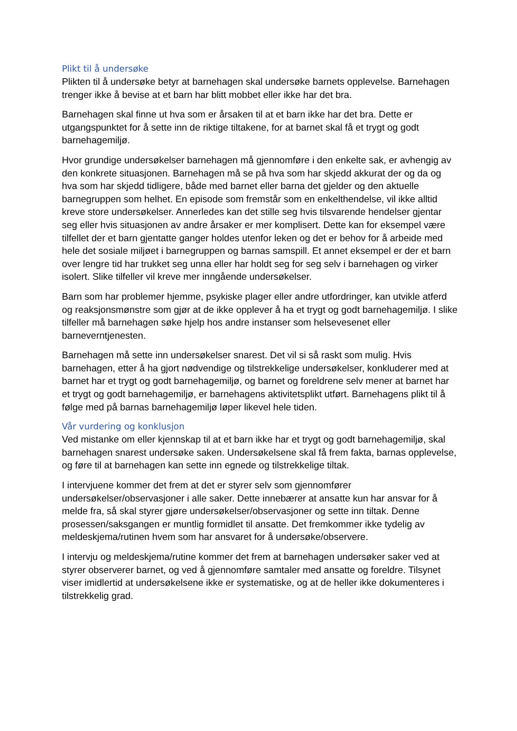Plikt til å undersøke
Plikten til å undersøke betyr at barnehagen skal undersøke barnets opplevelse. Barnehagen trenger ikke å bevise at et barn har blitt mobbet eller ikke har det bra.
Barnehagen skal finne ut hva som er årsaken til at et barn ikke har det bra. Dette er utgangspunktet for å sette inn de riktige tiltakene, for at barnet skal få et trygt og godt barnehagemiljø.
Hvor grundige undersøkelser barnehagen må gjennomføre i den enkelte sak, er avhengig av den konkrete situasjonen. Barnehagen må se på hva som har skjedd akkurat der og da og hva som har skjedd tidligere, både med barnet eller barna det gjelder og den aktuelle barnegruppen som helhet. En episode som fremstår som en enkelthendelse, vil ikke alltid kreve store undersøkelser. Annerledes kan det stille seg hvis tilsvarende hendelser gjentar seg eller hvis situasjonen av andre årsaker er mer komplisert. Dette kan for eksempel være tilfellet der et barn gjentatte ganger holdes utenfor leken og det er behov for å arbeide med hele det sosiale miljøet i barnegruppen og barnas samspill. Et annet eksempel er der et barn over lengre tid har trukket seg unna eller har holdt seg for seg selv i barnehagen og virker isolert. Slike tilfeller vil kreve mer inngående undersøkelser.
Barn som har problemer hjemme, psykiske plager eller andre utfordringer, kan utvikle atferd og reaksjonsmønstre som gjør at de ikke opplever å ha et trygt og godt barnehagemiljø. I slike tilfeller må barnehagen søke hjelp hos andre instanser som helsevesenet eller barneverntjenesten.
Barnehagen må sette inn undersøkelser snarest. Det vil si så raskt som mulig. Hvis barnehagen, etter å ha gjort nødvendige og tilstrekkelige undersøkelser, konkluderer med at barnet har et trygt og godt barnehagemiljø, og barnet og foreldrene selv mener at barnet har et trygt og godt barnehagemiljø, er barnehagens aktivitetsplikt utført. Barnehagens plikt til å følge med på barnas barnehagemiljø løper likevel hele tiden.
Vår vurdering og konklusjon
Ved mistanke om eller kjennskap til at et barn ikke har et trygt og godt barnehagemiljø, skal barnehagen snarest undersøke saken. Undersøkelsene skal få frem fakta, barnas opplevelse, og føre til at barnehagen kan sette inn egnede og tilstrekkelige tiltak.
I intervjuene kommer det frem at det er styrer selv som gjennomfører undersøkelser/observasjoner i alle saker. Dette innebærer at ansatte kun har ansvar for å melde fra, så skal styrer gjøre undersøkelser/observasjoner og sette inn tiltak. Denne prosessen/saksgangen er muntlig formidlet til ansatte. Det fremkommer ikke tydelig av meldeskjema/rutinen hvem som har ansvaret for å undersøke/observere.
I intervju og meldeskjema/rutine kommer det frem at barnehagen undersøker saker ved at styrer observerer barnet, og ved å gjennomføre samtaler med ansatte og foreldre. Tilsynet viser imidlertid at undersøkelsene ikke er systematiske, og at de heller ikke dokumenteres i tilstrekkelig grad.